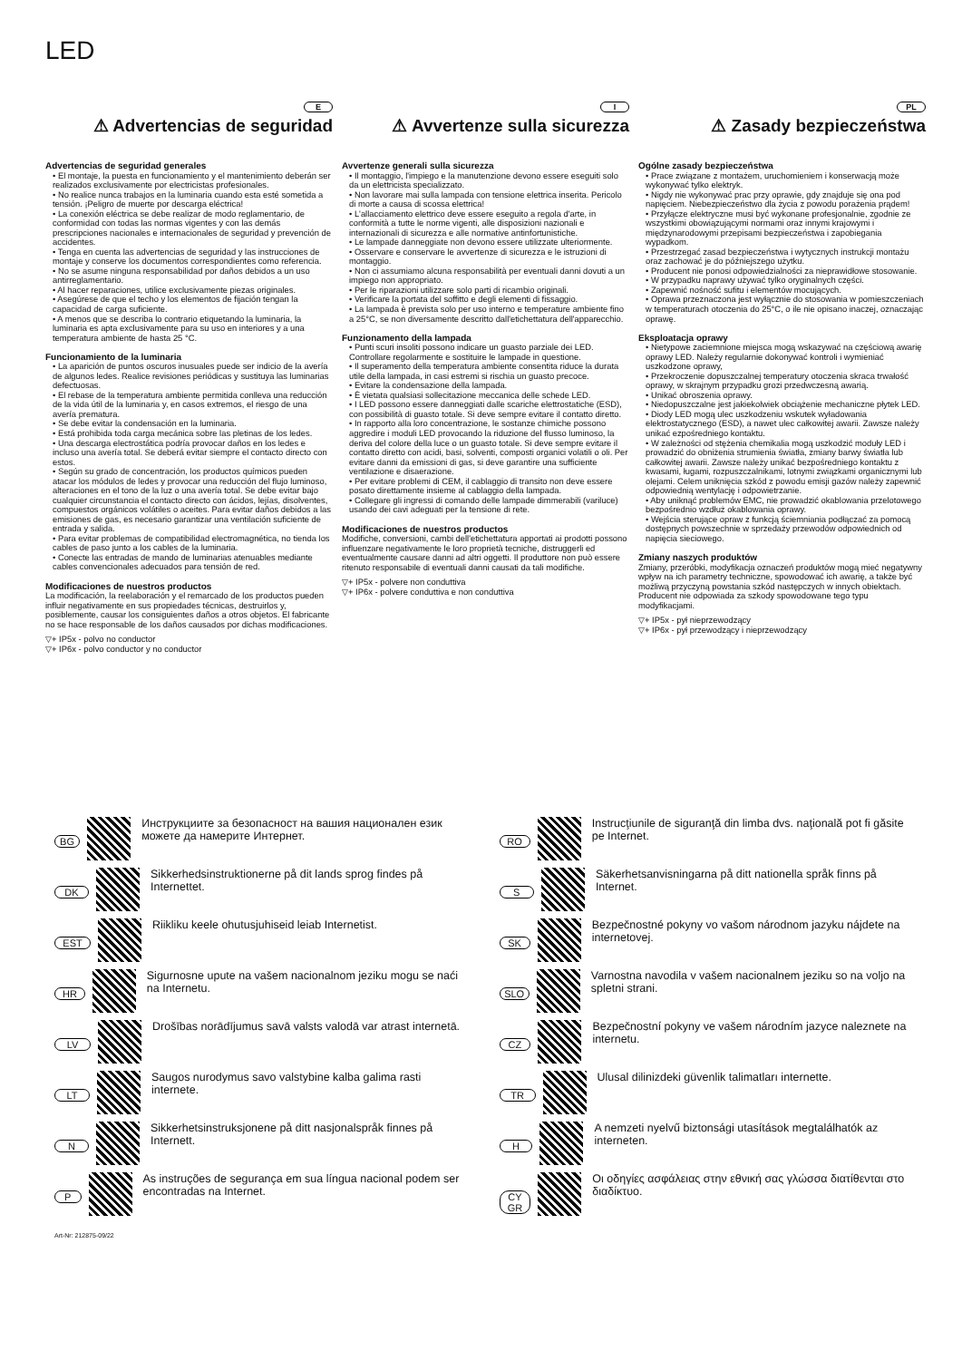LED
E
⚠ Advertencias de seguridad
Advertencias de seguridad generales
• El montaje, la puesta en funcionamiento y el mantenimiento deberán ser realizados exclusivamente por electricistas profesionales.
• No realice nunca trabajos en la luminaria cuando esta esté sometida a tensión. ¡Peligro de muerte por descarga eléctrica!
• La conexión eléctrica se debe realizar de modo reglamentario, de conformidad con todas las normas vigentes y con las demás prescripciones nacionales e internacionales de seguridad y prevención de accidentes.
• Tenga en cuenta las advertencias de seguridad y las instrucciones de montaje y conserve los documentos correspondientes como referencia.
• No se asume ninguna responsabilidad por daños debidos a un uso antirreglamentario.
• Al hacer reparaciones, utilice exclusivamente piezas originales.
• Asegúrese de que el techo y los elementos de fijación tengan la capacidad de carga suficiente.
• A menos que se describa lo contrario etiquetando la luminaria, la luminaria es apta exclusivamente para su uso en interiores y a una temperatura ambiente de hasta 25 °C.
Funcionamiento de la luminaria
• La aparición de puntos oscuros inusuales puede ser indicio de la avería de algunos ledes. Realice revisiones periódicas y sustituya las luminarias defectuosas.
• El rebase de la temperatura ambiente permitida conlleva una reducción de la vida útil de la luminaria y, en casos extremos, el riesgo de una avería prematura.
• Se debe evitar la condensación en la luminaria.
• Está prohibida toda carga mecánica sobre las pletinas de los ledes.
• Una descarga electrostática podría provocar daños en los ledes e incluso una avería total. Se deberá evitar siempre el contacto directo con estos.
• Según su grado de concentración, los productos químicos pueden atacar los módulos de ledes y provocar una reducción del flujo luminoso, alteraciones en el tono de la luz o una avería total. Se debe evitar bajo cualquier circunstancia el contacto directo con ácidos, lejías, disolventes, compuestos orgánicos volátiles o aceites. Para evitar daños debidos a las emisiones de gas, es necesario garantizar una ventilación suficiente de entrada y salida.
• Para evitar problemas de compatibilidad electromagnética, no tienda los cables de paso junto a los cables de la luminaria.
• Conecte las entradas de mando de luminarias atenuables mediante cables convencionales adecuados para tensión de red.
Modificaciones de nuestros productos
La modificación, la reelaboración y el remarcado de los productos pueden influir negativamente en sus propiedades técnicas, destruirlos y, posiblemente, causar los consiguientes daños a otros objetos. El fabricante no se hace responsable de los daños causados por dichas modificaciones.
▽+ IP5x - polvo no conductor
▽+ IP6x - polvo conductor y no conductor
I
⚠ Avvertenze sulla sicurezza
Avvertenze generali sulla sicurezza
• Il montaggio, l'impiego e la manutenzione devono essere eseguiti solo da un elettricista specializzato.
• Non lavorare mai sulla lampada con tensione elettrica inserita. Pericolo di morte a causa di scossa elettrica!
• L'allacciamento elettrico deve essere eseguito a regola d'arte, in conformità a tutte le norme vigenti, alle disposizioni nazionali e internazionali di sicurezza e alle normative antinfortunistiche.
• Le lampade danneggiate non devono essere utilizzate ulteriormente.
• Osservare e conservare le avvertenze di sicurezza e le istruzioni di montaggio.
• Non ci assumiamo alcuna responsabilità per eventuali danni dovuti a un impiego non appropriato.
• Per le riparazioni utilizzare solo parti di ricambio originali.
• Verificare la portata del soffitto e degli elementi di fissaggio.
• La lampada è prevista solo per uso interno e temperature ambiente fino a 25°C, se non diversamente descritto dall'etichettatura dell'apparecchio.
Funzionamento della lampada
• Punti scuri insoliti possono indicare un guasto parziale dei LED. Controllare regolarmente e sostituire le lampade in questione.
• Il superamento della temperatura ambiente consentita riduce la durata utile della lampada, in casi estremi si rischia un guasto precoce.
• Evitare la condensazione della lampada.
• È vietata qualsiasi sollecitazione meccanica delle schede LED.
• I LED possono essere danneggiati dalle scariche elettrostatiche (ESD), con possibilità di guasto totale. Si deve sempre evitare il contatto diretto.
• In rapporto alla loro concentrazione, le sostanze chimiche possono aggredire i moduli LED provocando la riduzione del flusso luminoso, la deriva del colore della luce o un guasto totale. Si deve sempre evitare il contatto diretto con acidi, basi, solventi, composti organici volatili o oli. Per evitare danni da emissioni di gas, si deve garantire una sufficiente ventilazione e disaerazione.
• Per evitare problemi di CEM, il cablaggio di transito non deve essere posato direttamente insieme al cablaggio della lampada.
• Collegare gli ingressi di comando delle lampade dimmerabili (variluce) usando dei cavi adeguati per la tensione di rete.
Modificaciones de nuestros productos
Modifiche, conversioni, cambi dell'etichettatura apportati ai prodotti possono influenzare negativamente le loro proprietà tecniche, distruggerli ed eventualmente causare danni ad altri oggetti. Il produttore non può essere ritenuto responsabile di eventuali danni causati da tali modifiche.
▽+ IP5x - polvere non conduttiva
▽+ IP6x - polvere conduttiva e non conduttiva
PL
⚠ Zasady bezpieczeństwa
Ogólne zasady bezpieczeństwa
• Prace związane z montażem, uruchomieniem i konserwacją może wykonywać tylko elektryk.
• Nigdy nie wykonywać prac przy oprawie, gdy znajduje się ona pod napięciem. Niebezpieczeństwo dla życia z powodu porażenia prądem!
• Przyłącze elektryczne musi być wykonane profesjonalnie, zgodnie ze wszystkimi obowiązującymi normami oraz innymi krajowymi i międzynarodowymi przepisami bezpieczeństwa i zapobiegania wypadkom.
• Przestrzegać zasad bezpieczeństwa i wytycznych instrukcji montażu oraz zachować je do późniejszego użytku.
• Producent nie ponosi odpowiedzialności za nieprawidłowe stosowanie.
• W przypadku naprawy używać tylko oryginalnych części.
• Zapewnić nośność sufitu i elementów mocujących.
• Oprawa przeznaczona jest wyłącznie do stosowania w pomieszczeniach w temperaturach otoczenia do 25°C, o ile nie opisano inaczej, oznaczając oprawę.
Eksploatacja oprawy
• Nietypowe zaciemnione miejsca mogą wskazywać na częściową awarię oprawy LED. Należy regularnie dokonywać kontroli i wymieniać uszkodzone oprawy,
• Przekroczenie dopuszczalnej temperatury otoczenia skraca trwałość oprawy, w skrajnym przypadku grozi przedwczesną awarią.
• Unikać obroszenia oprawy.
• Niedopuszczalne jest jakiekolwiek obciążenie mechaniczne płytek LED.
• Diody LED mogą ulec uszkodzeniu wskutek wyładowania elektrostatycznego (ESD), a nawet ulec całkowitej awarii. Zawsze należy unikać ezpośredniego kontaktu.
• W zależności od stężenia chemikalia mogą uszkodzić moduły LED i prowadzić do obniżenia strumienia światła, zmiany barwy światła lub całkowitej awarii. Zawsze należy unikać bezpośredniego kontaktu z kwasami, ługami, rozpuszczalnikami, lotnymi związkami organicznymi lub olejami. Celem uniknięcia szkód z powodu emisji gazów należy zapewnić odpowiednią wentylację i odpowietrzanie.
• Aby uniknąć problemów EMC, nie prowadzić okablowania przelotowego bezpośrednio wzdłuż okablowania oprawy.
• Wejścia sterujące opraw z funkcją ściemniania podłączać za pomocą dostępnych powszechnie w sprzedaży przewodów odpowiednich od napięcia sieciowego.
Zmiany naszych produktów
Zmiany, przeróbki, modyfikacja oznaczeń produktów mogą mieć negatywny wpływ na ich parametry techniczne, spowodować ich awarię, a także być możliwą przyczyną powstania szkód następczych w innych obiektach. Producent nie odpowiada za szkody spowodowane tego typu modyfikacjami.
▽+ IP5x - pył nieprzewodzący
▽+ IP6x - pył przewodzący i nieprzewodzący
BG Инструкциите за безопасност на вашия национален език можете да намерите Интернет.
RO Instrucţiunile de siguranţă din limba dvs. naţională pot fi găsite pe Internet.
DK Sikkerhedsinstruktionerne på dit lands sprog findes på Internettet.
S Säkerhetsanvisningarna på ditt nationella språk finns på Internet.
EST Riikliku keele ohutusjuhiseid leiab Internetist.
SK Bezpečnostné pokyny vo vašom národnom jazyku nájdete na internetovej.
HR Sigurnosne upute na vašem nacionalnom jeziku mogu se naći na Internetu.
SLO Varnostna navodila v vašem nacionalnem jeziku so na voljo na spletni strani.
LV Drošības norādījumus savā valsts valodā var atrast internetā.
CZ Bezpečnostní pokyny ve vašem národním jazyce naleznete na internetu.
LT Saugos nurodymus savo valstybine kalba galima rasti internete.
TR Ulusal dilinizdeki güvenlik talimatları internette.
N Sikkerhetsinstruksjonene på ditt nasjonalspråk finnes på Internett.
H A nemzeti nyelvű biztonsági utasítások megtalálhatók az interneten.
P As instruções de segurança em sua língua nacional podem ser encontradas na Internet.
CY GR Οι οδηγίες ασφάλειας στην εθνική σας γλώσσα διατίθενται στο διαδίκτυο.
Art-Nr: 212875-09/22